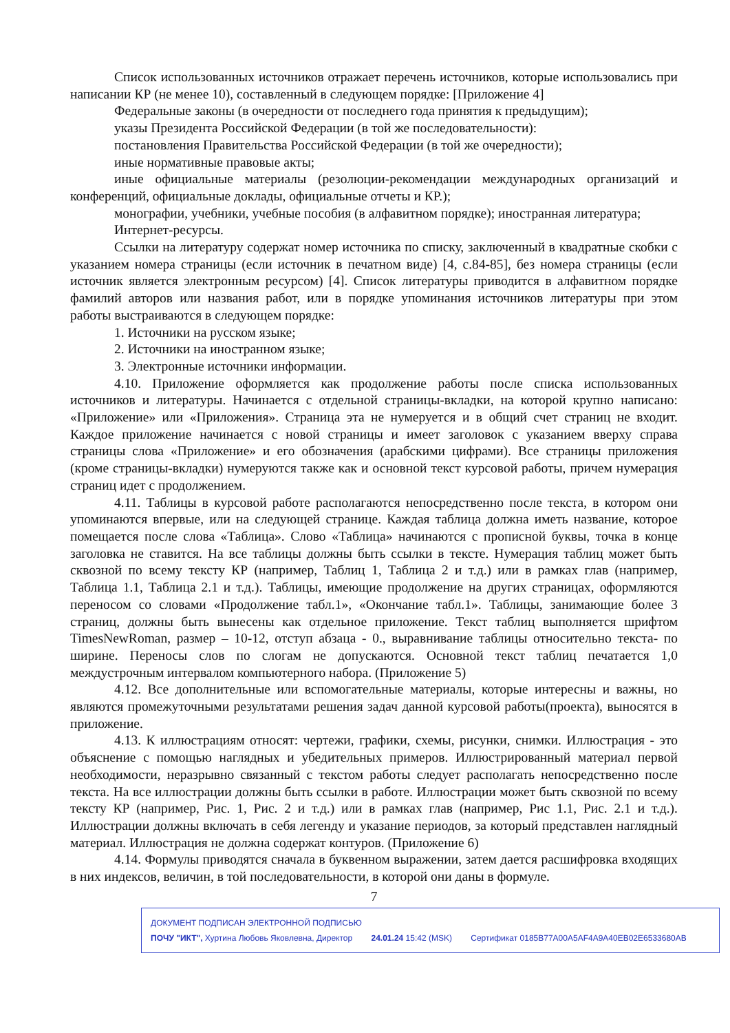Список использованных источников отражает перечень источников, которые использовались при написании КР (не менее 10), составленный в следующем порядке: [Приложение 4]
Федеральные законы (в очередности от последнего года принятия к предыдущим);
указы Президента Российской Федерации (в той же последовательности):
постановления Правительства Российской Федерации (в той же очередности);
иные нормативные правовые акты;
иные официальные материалы (резолюции-рекомендации международных организаций и конференций, официальные доклады, официальные отчеты и КР.);
монографии, учебники, учебные пособия (в алфавитном порядке); иностранная литература;
Интернет-ресурсы.
Ссылки на литературу содержат номер источника по списку, заключенный в квадратные скобки с указанием номера страницы (если источник в печатном виде) [4, с.84-85], без номера страницы (если источник является электронным ресурсом) [4]. Список литературы приводится в алфавитном порядке фамилий авторов или названия работ, или в порядке упоминания источников литературы при этом работы выстраиваются в следующем порядке:
1. Источники на русском языке;
2. Источники на иностранном языке;
3. Электронные источники информации.
4.10. Приложение оформляется как продолжение работы после списка использованных источников и литературы. Начинается с отдельной страницы-вкладки, на которой крупно написано: «Приложение» или «Приложения». Страница эта не нумеруется и в общий счет страниц не входит. Каждое приложение начинается с новой страницы и имеет заголовок с указанием вверху справа страницы слова «Приложение» и его обозначения (арабскими цифрами). Все страницы приложения (кроме страницы-вкладки) нумеруются также как и основной текст курсовой работы, причем нумерация страниц идет с продолжением.
4.11. Таблицы в курсовой работе располагаются непосредственно после текста, в котором они упоминаются впервые, или на следующей странице. Каждая таблица должна иметь название, которое помещается после слова «Таблица». Слово «Таблица» начинаются с прописной буквы, точка в конце заголовка не ставится. На все таблицы должны быть ссылки в тексте. Нумерация таблиц может быть сквозной по всему тексту КР (например, Таблиц 1, Таблица 2 и т.д.) или в рамках глав (например, Таблица 1.1, Таблица 2.1 и т.д.). Таблицы, имеющие продолжение на других страницах, оформляются переносом со словами «Продолжение табл.1», «Окончание табл.1». Таблицы, занимающие более 3 страниц, должны быть вынесены как отдельное приложение. Текст таблиц выполняется шрифтом TimesNewRoman, размер – 10-12, отступ абзаца - 0., выравнивание таблицы относительно текста- по ширине. Переносы слов по слогам не допускаются. Основной текст таблиц печатается 1,0 междустрочным интервалом компьютерного набора. (Приложение 5)
4.12. Все дополнительные или вспомогательные материалы, которые интересны и важны, но являются промежуточными результатами решения задач данной курсовой работы(проекта), выносятся в приложение.
4.13. К иллюстрациям относят: чертежи, графики, схемы, рисунки, снимки. Иллюстрация - это объяснение с помощью наглядных и убедительных примеров. Иллюстрированный материал первой необходимости, неразрывно связанный с текстом работы следует располагать непосредственно после текста. На все иллюстрации должны быть ссылки в работе. Иллюстрации может быть сквозной по всему тексту КР (например, Рис. 1, Рис. 2 и т.д.) или в рамках глав (например, Рис 1.1, Рис. 2.1 и т.д.). Иллюстрации должны включать в себя легенду и указание периодов, за который представлен наглядный материал. Иллюстрация не должна содержат контуров. (Приложение 6)
4.14. Формулы приводятся сначала в буквенном выражении, затем дается расшифровка входящих в них индексов, величин, в той последовательности, в которой они даны в формуле.
7
ДОКУМЕНТ ПОДПИСАН ЭЛЕКТРОННОЙ ПОДПИСЬЮ
ПОЧУ "ИКТ", Хуртина Любовь Яковлевна, Директор 24.01.24 15:42 (MSK) Сертификат 0185B77A00A5AF4A9A40EB02E6533680AB